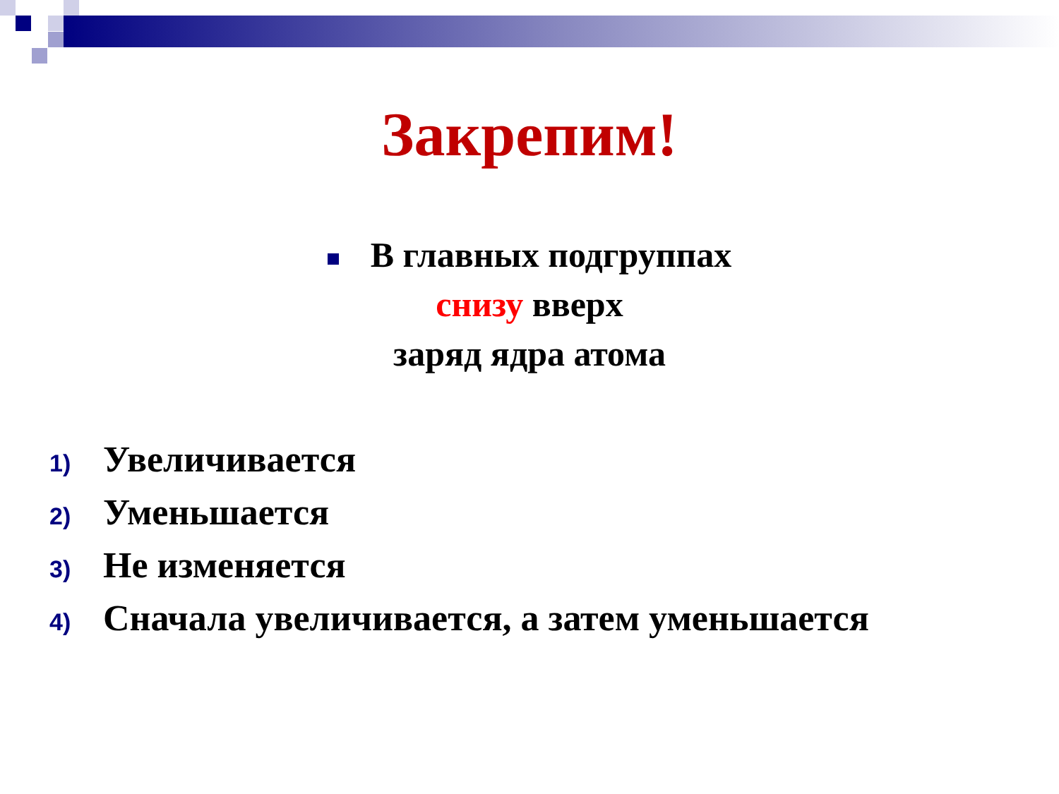Закрепим!
В главных подгруппах
снизу вверх
заряд ядра атома
1) Увеличивается
2) Уменьшается
3) Не изменяется
4) Сначала увеличивается, а затем уменьшается